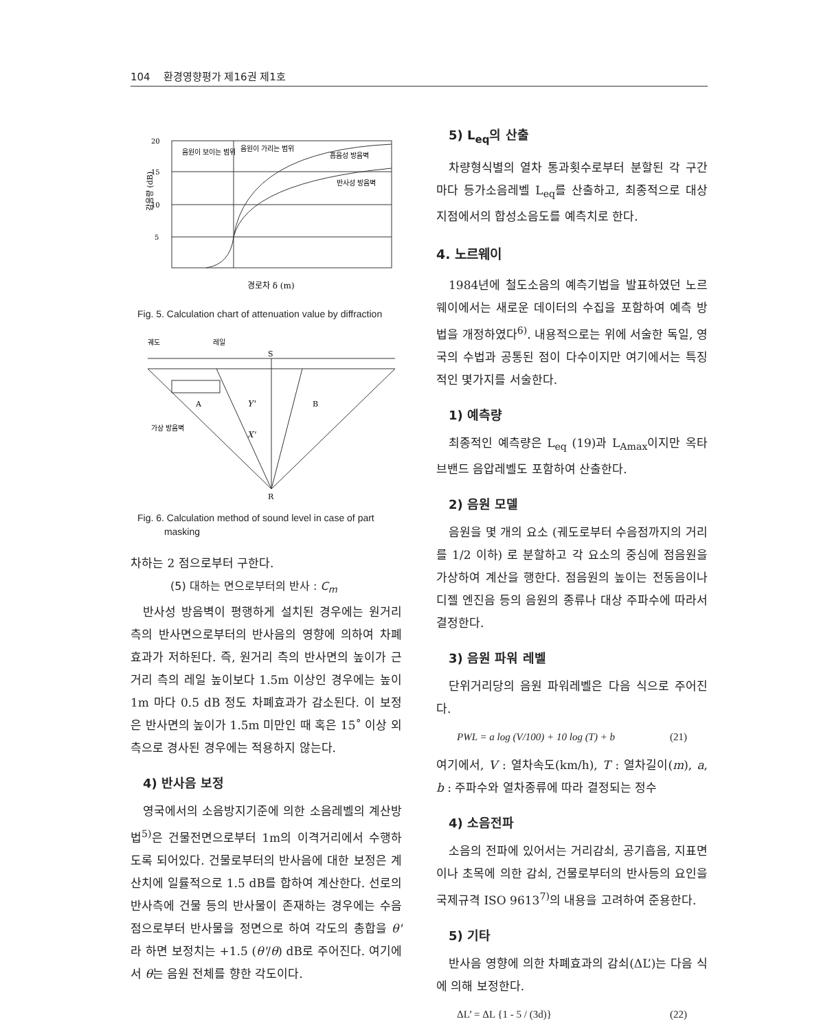104 환경영향평가 제16권 제1호
음원이 보이는 범위
음원이 가리는 범위
흡음성 방음벽
반사성 방음벽
20
15
10
5
경로차 δ (m)
감음량 (dB)
Fig. 5. Calculation chart of attenuation value by diffraction
궤도
레일
S
R
A
B
가상 방음벽
Y'
X'
Fig. 6. Calculation method of sound level in case of part
masking
차하는 2 점으로부터 구한다.
(5) 대하는 면으로부터의 반사 : C<sub>m</sub>
반사성 방음벽이 평행하게 설치된 경우에는 원거리 측의 반사면으로부터의 반사음의 영향에 의하여 차폐효과가 저하된다. 즉, 원거리 측의 반사면의 높이가 근거리 측의 레일 높이보다 1.5m 이상인 경우에는 높이 1m 마다 0.5 dB 정도 차폐효과가 감소된다. 이 보정은 반사면의 높이가 1.5m 미만인 때 혹은 15˚ 이상 외측으로 경사된 경우에는 적용하지 않는다.
4) 반사음 보정
영국에서의 소음방지기준에 의한 소음레벨의 계산방법<sup>5)</sup>은 건물전면으로부터 1m의 이격거리에서 수행하도록 되어있다. 건물로부터의 반사음에 대한 보정은 계산치에 일률적으로 1.5 dB를 합하여 계산한다. 선로의 반사측에 건물 등의 반사물이 존재하는 경우에는 수음점으로부터 반사물을 정면으로 하여 각도의 총합을 θ' 라 하면 보정치는 +1.5 (θ'/θ) dB로 주어진다. 여기에서 θ는 음원 전체를 향한 각도이다.
5) L<sub>eq</sub>의 산출
차량형식별의 열차 통과횟수로부터 분할된 각 구간마다 등가소음레벨 L<sub>eq</sub>를 산출하고, 최종적으로 대상지점에서의 합성소음도를 예측치로 한다.
4. 노르웨이
1984년에 철도소음의 예측기법을 발표하였던 노르웨이에서는 새로운 데이터의 수집을 포함하여 예측 방법을 개정하였다<sup>6)</sup>. 내용적으로는 위에 서술한 독일, 영국의 수법과 공통된 점이 다수이지만 여기에서는 특징적인 몇가지를 서술한다.
1) 예측량
최종적인 예측량은 L<sub>eq</sub> (19)과 L<sub>Amax</sub>이지만 옥타브밴드 음압레벨도 포함하여 산출한다.
2) 음원 모델
음원을 몇 개의 요소 (궤도로부터 수음점까지의 거리를 1/2 이하) 로 분할하고 각 요소의 중심에 점음원을 가상하여 계산을 행한다. 점음원의 높이는 전동음이나 디젤 엔진음 등의 음원의 종류나 대상 주파수에 따라서 결정한다.
3) 음원 파워 레벨
단위거리당의 음원 파워레벨은 다음 식으로 주어진다.
PWL = a log (V/100) + 10 log (T) + b (21)
여기에서, V : 열차속도(km/h), T : 열차길이(m), a, b : 주파수와 열차종류에 따라 결정되는 정수
4) 소음전파
소음의 전파에 있어서는 거리감쇠, 공기흡음, 지표면이나 초목에 의한 감쇠, 건물로부터의 반사등의 요인을 국제규격 ISO 9613<sup>7)</sup>의 내용을 고려하여 준용한다.
5) 기타
반사음 영향에 의한 차폐효과의 감쇠(ΔL’)는 다음 식에 의해 보정한다.
ΔL’ = ΔL {1 - 5 / (3d)} (22)